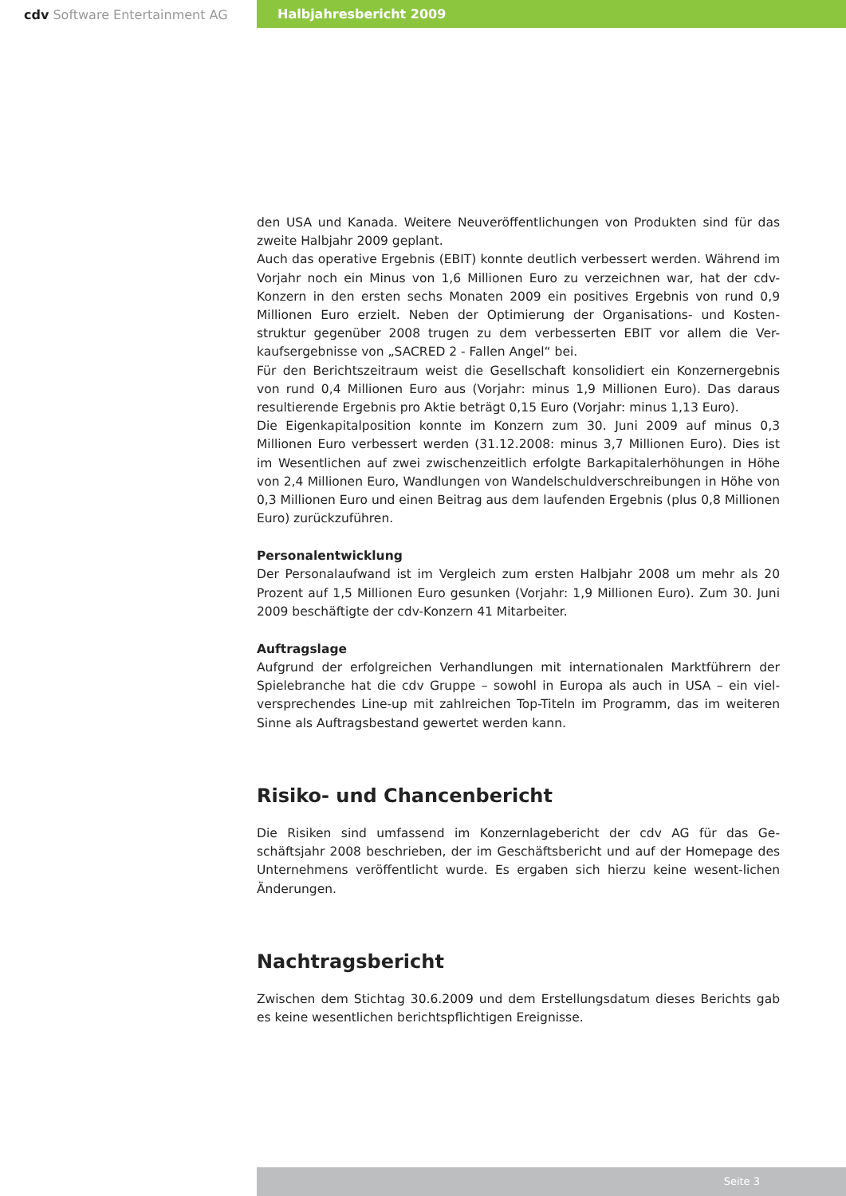cdv Software Entertainment AG Halbjahresbericht 2009
den USA und Kanada. Weitere Neuveröffentlichungen von Produkten sind für das zweite Halbjahr 2009 geplant.
Auch das operative Ergebnis (EBIT) konnte deutlich verbessert werden. Während im Vorjahr noch ein Minus von 1,6 Millionen Euro zu verzeichnen war, hat der cdv-Konzern in den ersten sechs Monaten 2009 ein positives Ergebnis von rund 0,9 Millionen Euro erzielt. Neben der Optimierung der Organisations- und Kosten-struktur gegenüber 2008 trugen zu dem verbesserten EBIT vor allem die Ver-kaufsergebnisse von „SACRED 2 - Fallen Angel“ bei.
Für den Berichtszeitraum weist die Gesellschaft konsolidiert ein Konzernergebnis von rund 0,4 Millionen Euro aus (Vorjahr: minus 1,9 Millionen Euro). Das daraus resultierende Ergebnis pro Aktie beträgt 0,15 Euro (Vorjahr: minus 1,13 Euro).
Die Eigenkapitalposition konnte im Konzern zum 30. Juni 2009 auf minus 0,3 Millionen Euro verbessert werden (31.12.2008: minus 3,7 Millionen Euro). Dies ist im Wesentlichen auf zwei zwischenzeitlich erfolgte Barkapitalerhöhungen in Höhe von 2,4 Millionen Euro, Wandlungen von Wandelschuldverschreibungen in Höhe von 0,3 Millionen Euro und einen Beitrag aus dem laufenden Ergebnis (plus 0,8 Millionen Euro) zurückzuführen.
Personalentwicklung
Der Personalaufwand ist im Vergleich zum ersten Halbjahr 2008 um mehr als 20 Prozent auf 1,5 Millionen Euro gesunken (Vorjahr: 1,9 Millionen Euro). Zum 30. Juni 2009 beschäftigte der cdv-Konzern 41 Mitarbeiter.
Auftragslage
Aufgrund der erfolgreichen Verhandlungen mit internationalen Marktführern der Spielebranche hat die cdv Gruppe – sowohl in Europa als auch in USA – ein viel-versprechendes Line-up mit zahlreichen Top-Titeln im Programm, das im weiteren Sinne als Auftragsbestand gewertet werden kann.
Risiko- und Chancenbericht
Die Risiken sind umfassend im Konzernlagebericht der cdv AG für das Ge-schäftsjahr 2008 beschrieben, der im Geschäftsbericht und auf der Homepage des Unternehmens veröffentlicht wurde. Es ergaben sich hierzu keine wesent-lichen Änderungen.
Nachtragsbericht
Zwischen dem Stichtag 30.6.2009 und dem Erstellungsdatum dieses Berichts gab es keine wesentlichen berichtspflichtigen Ereignisse.
Seite 3